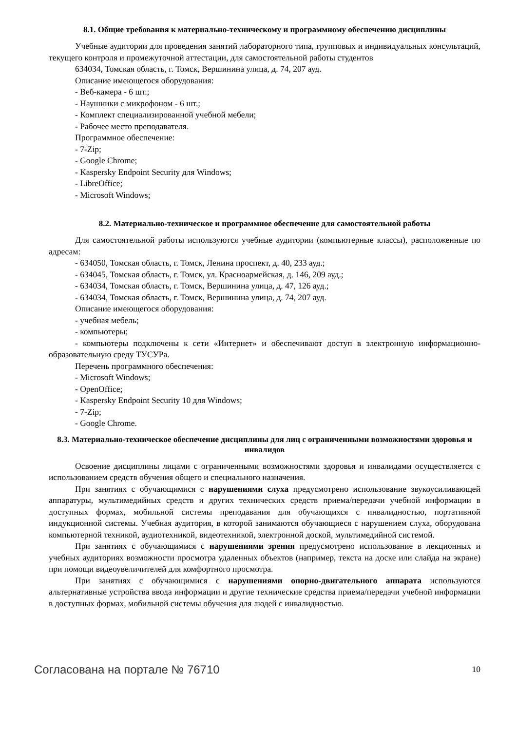8.1. Общие требования к материально-техническому и программному обеспечению дисциплины
Учебные аудитории для проведения занятий лабораторного типа, групповых и индивидуальных консультаций, текущего контроля и промежуточной аттестации, для самостоятельной работы студентов
634034, Томская область, г. Томск, Вершинина улица, д. 74, 207 ауд.
Описание имеющегося оборудования:
- Веб-камера - 6 шт.;
- Наушники с микрофоном - 6 шт.;
- Комплект специализированной учебной мебели;
- Рабочее место преподавателя.
Программное обеспечение:
- 7-Zip;
- Google Chrome;
- Kaspersky Endpoint Security для Windows;
- LibreOffice;
- Microsoft Windows;
8.2. Материально-техническое и программное обеспечение для самостоятельной работы
Для самостоятельной работы используются учебные аудитории (компьютерные классы), расположенные по адресам:
- 634050, Томская область, г. Томск, Ленина проспект, д. 40, 233 ауд.;
- 634045, Томская область, г. Томск, ул. Красноармейская, д. 146, 209 ауд.;
- 634034, Томская область, г. Томск, Вершинина улица, д. 47, 126 ауд.;
- 634034, Томская область, г. Томск, Вершинина улица, д. 74, 207 ауд.
Описание имеющегося оборудования:
- учебная мебель;
- компьютеры;
- компьютеры подключены к сети «Интернет» и обеспечивают доступ в электронную информационно-образовательную среду ТУСУРа.
Перечень программного обеспечения:
- Microsoft Windows;
- OpenOffice;
- Kaspersky Endpoint Security 10 для Windows;
- 7-Zip;
- Google Chrome.
8.3. Материально-техническое обеспечение дисциплины для лиц с ограниченными возможностями здоровья и инвалидов
Освоение дисциплины лицами с ограниченными возможностями здоровья и инвалидами осуществляется с использованием средств обучения общего и специального назначения.
При занятиях с обучающимися с нарушениями слуха предусмотрено использование звукоусиливающей аппаратуры, мультимедийных средств и других технических средств приема/передачи учебной информации в доступных формах, мобильной системы преподавания для обучающихся с инвалидностью, портативной индукционной системы. Учебная аудитория, в которой занимаются обучающиеся с нарушением слуха, оборудована компьютерной техникой, аудиотехникой, видеотехникой, электронной доской, мультимедийной системой.
При занятиях с обучающимися с нарушениями зрения предусмотрено использование в лекционных и учебных аудиториях возможности просмотра удаленных объектов (например, текста на доске или слайда на экране) при помощи видеоувеличителей для комфортного просмотра.
При занятиях с обучающимися с нарушениями опорно-двигательного аппарата используются альтернативные устройства ввода информации и другие технические средства приема/передачи учебной информации в доступных формах, мобильной системы обучения для людей с инвалидностью.
Согласована на портале № 76710 10